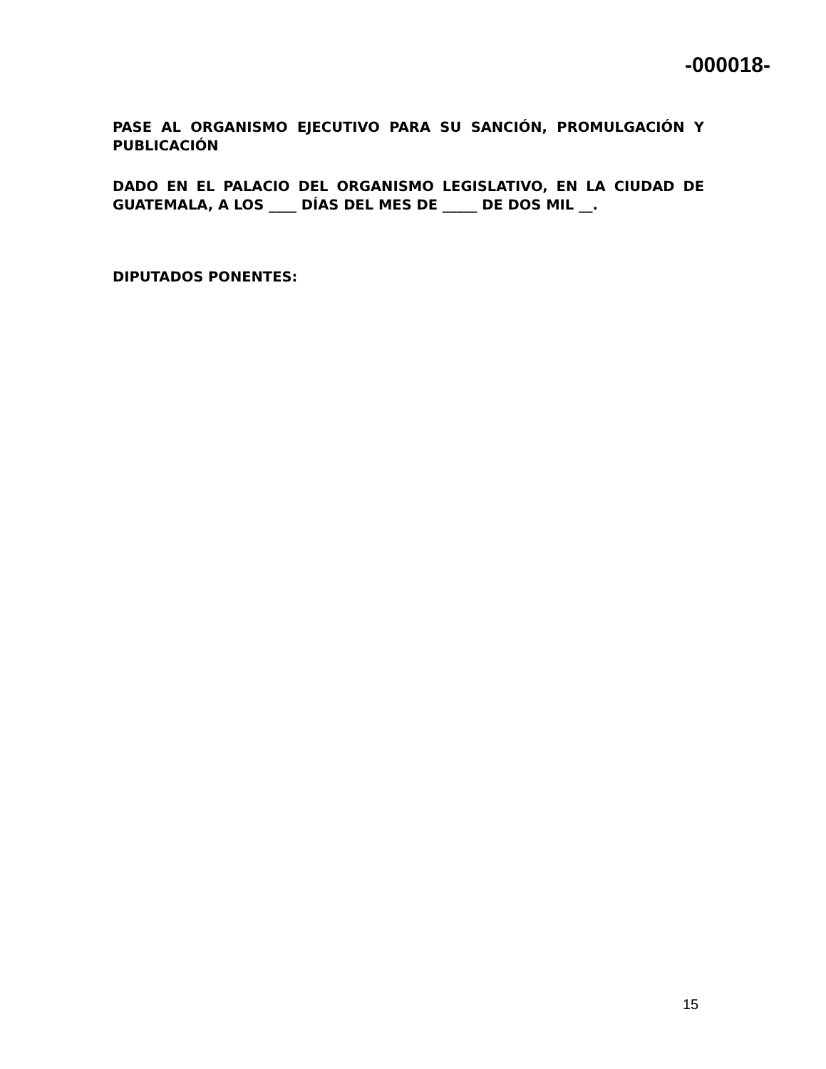-000018-
PASE AL ORGANISMO EJECUTIVO PARA SU SANCIÓN, PROMULGACIÓN Y PUBLICACIÓN
DADO EN EL PALACIO DEL ORGANISMO LEGISLATIVO, EN LA CIUDAD DE GUATEMALA, A LOS ____ DÍAS DEL MES DE _____ DE DOS MIL __.
DIPUTADOS PONENTES:
15